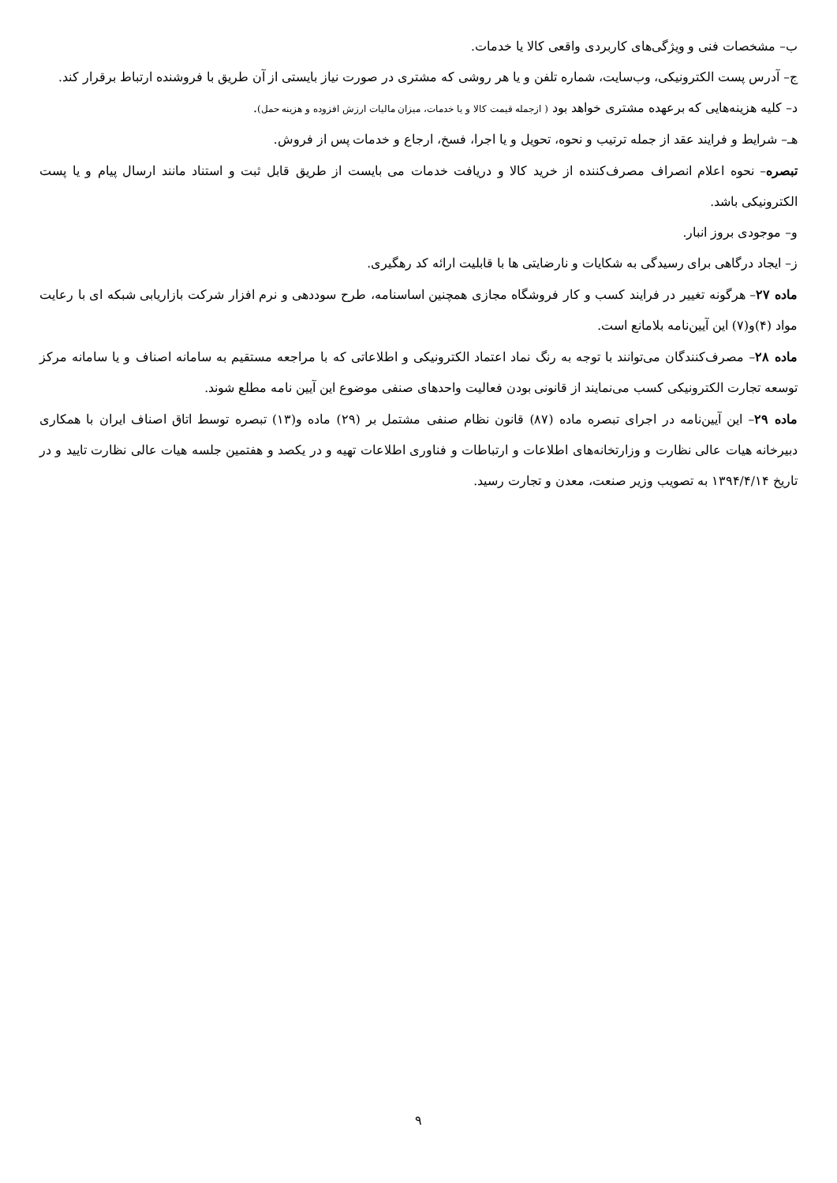ب– مشخصات فنی و ویژگی‌های کاربردی واقعی کالا یا خدمات.
ج– آدرس پست الکترونیکی، وب‌سایت، شماره تلفن و یا هر روشی که مشتری در صورت نیاز بایستی از آن طریق با فروشنده ارتباط برقرار کند.
د– کلیه هزینه‌هایی که برعهده مشتری خواهد بود ( ازجمله قیمت کالا و یا خدمات، میزان مالیات ارزش افزوده و هزینه حمل).
هـ– شرایط و فرایند عقد از جمله ترتیب و نحوه، تحویل و یا اجرا، فسخ، ارجاع و خدمات پس از فروش.
تبصره– نحوه اعلام انصراف مصرف‌کننده از خرید کالا و دریافت خدمات می بایست از طریق قابل ثبت و استناد مانند ارسال پیام و یا پست الکترونیکی باشد.
و– موجودی بروز انبار.
ز– ایجاد درگاهی برای رسیدگی به شکایات و نارضایتی ها با قابلیت ارائه کد رهگیری.
ماده ۲۷– هرگونه تغییر در فرایند کسب و کار فروشگاه مجازی همچنین اساسنامه، طرح سوددهی و نرم افزار شرکت بازاریابی شبکه ای با رعایت مواد (۴)و(۷) این آیین‌نامه بلامانع است.
ماده ۲۸– مصرف‌کنندگان می‌توانند با توجه به رنگ نماد اعتماد الکترونیکی و اطلاعاتی که با مراجعه مستقیم به سامانه اصناف و یا سامانه مرکز توسعه تجارت الکترونیکی کسب می‌نمایند از قانونی بودن فعالیت واحدهای صنفی موضوع این آیین نامه مطلع شوند.
ماده ۲۹– این آیین‌نامه در اجرای تبصره ماده (۸۷) قانون نظام صنفی مشتمل بر (۲۹) ماده و(۱۳) تبصره توسط اتاق اصناف ایران با همکاری دبیرخانه هیات عالی نظارت و وزارتخانه‌های اطلاعات و ارتباطات و فناوری اطلاعات تهیه و در یکصد و هفتمین جلسه هیات عالی نظارت تایید و در تاریخ ۱۳۹۴/۴/۱۴ به تصویب وزیر صنعت، معدن و تجارت رسید.
۹